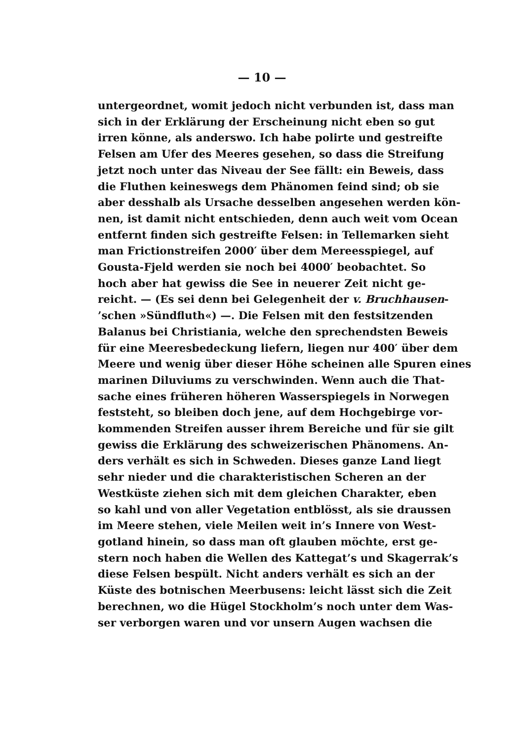— 10 —
untergeordnet, womit jedoch nicht verbunden ist, dass man
sich in der Erklärung der Erscheinung nicht eben so gut
irren könne, als anderswo. Ich habe polirte und gestreifte
Felsen am Ufer des Meeres gesehen, so dass die Streifung
jetzt noch unter das Niveau der See fällt: ein Beweis, dass
die Fluthen keineswegs dem Phänomen feind sind; ob sie
aber desshalb als Ursache desselben angesehen werden kön-
nen, ist damit nicht entschieden, denn auch weit vom Ocean
entfernt finden sich gestreifte Felsen: in Tellemarken sieht
man Frictionstreifen 2000′ über dem Mereesspiegel, auf
Gousta-Fjeld werden sie noch bei 4000′ beobachtet. So
hoch aber hat gewiss die See in neuerer Zeit nicht ge-
reicht. — (Es sei denn bei Gelegenheit der v. Bruchhausen-
’schen »Sündfluth«) —. Die Felsen mit den festsitzenden
Balanus bei Christiania, welche den sprechendsten Beweis
für eine Meeresbedeckung liefern, liegen nur 400′ über dem
Meere und wenig über dieser Höhe scheinen alle Spuren eines
marinen Diluviums zu verschwinden. Wenn auch die That-
sache eines früheren höheren Wasserspiegels in Norwegen
feststeht, so bleiben doch jene, auf dem Hochgebirge vor-
kommenden Streifen ausser ihrem Bereiche und für sie gilt
gewiss die Erklärung des schweizerischen Phänomens. An-
ders verhält es sich in Schweden. Dieses ganze Land liegt
sehr nieder und die charakteristischen Scheren an der
Westküste ziehen sich mit dem gleichen Charakter, eben
so kahl und von aller Vegetation entblösst, als sie draussen
im Meere stehen, viele Meilen weit in’s Innere von West-
gotland hinein, so dass man oft glauben möchte, erst ge-
stern noch haben die Wellen des Kattegat’s und Skagerrak’s
diese Felsen bespült. Nicht anders verhält es sich an der
Küste des botnischen Meerbusens: leicht lässt sich die Zeit
berechnen, wo die Hügel Stockholm’s noch unter dem Was-
ser verborgen waren und vor unsern Augen wachsen die